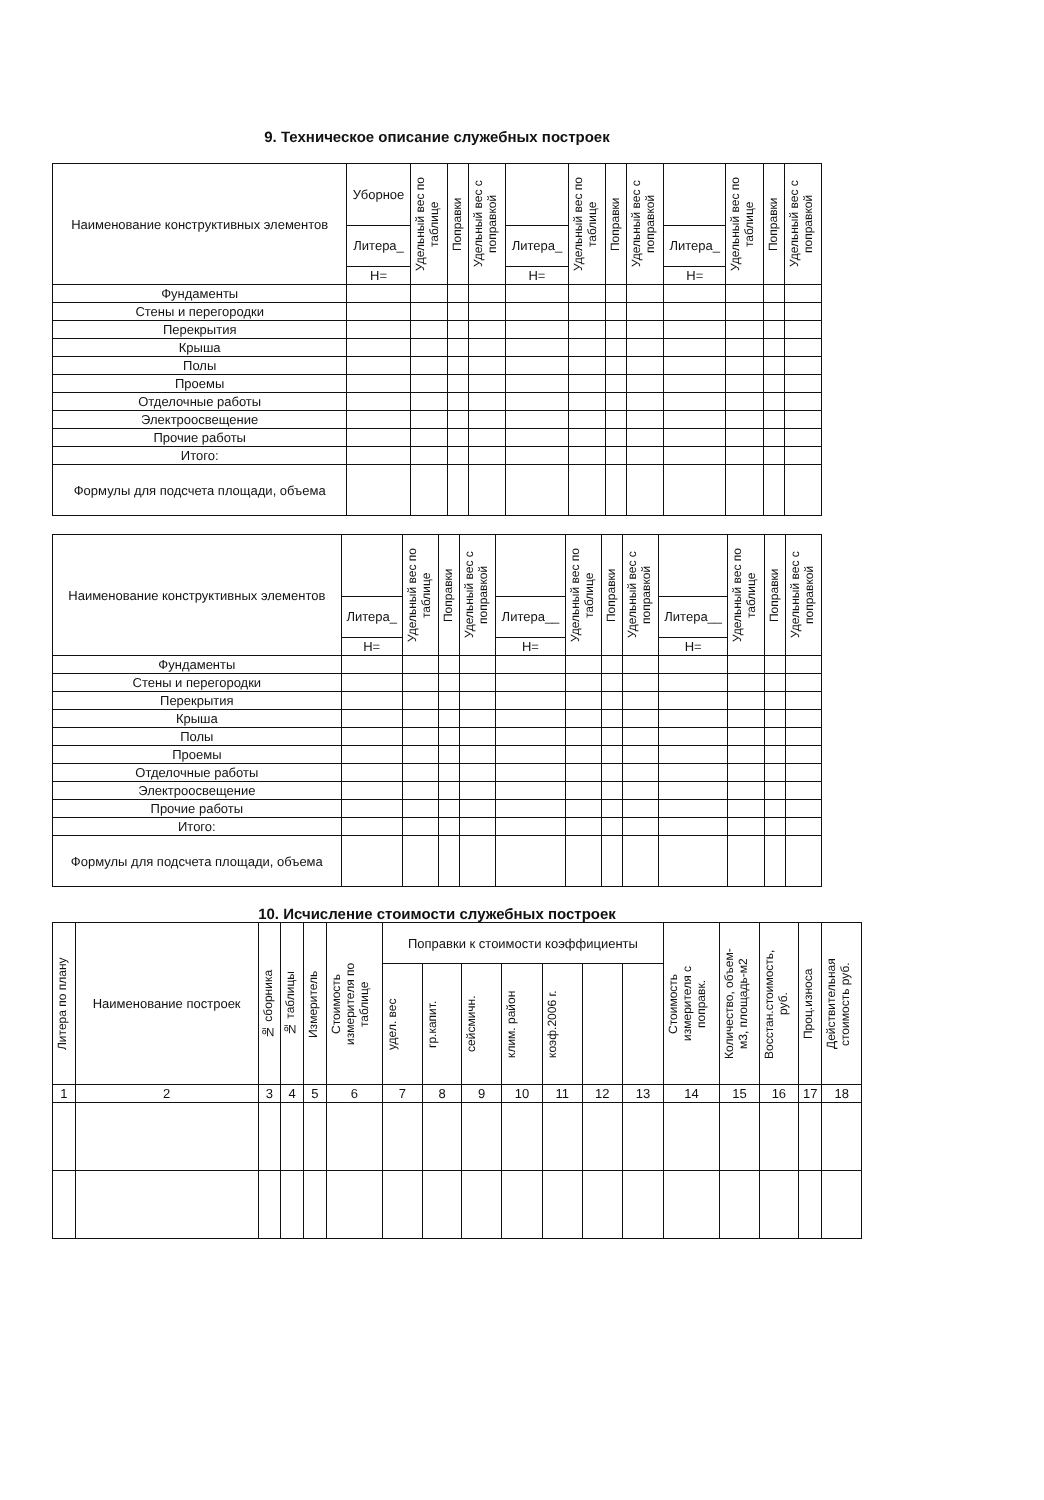9. Техническое описание служебных построек
| Наименование конструктивных элементов | Уборное | Удельный вес по таблице | Поправки | Удельный вес с поправкой | | Удельный вес по таблице | Поправки | Удельный вес с поправкой | | Удельный вес по таблице | Поправки | Удельный вес с поправкой |
| --- | --- | --- | --- | --- | --- | --- | --- | --- | --- | --- | --- | --- |
| | Литера_ | | | | Литера_ | | | | Литера_ | | | |
| | Н= | | | | Н= | | | | Н= | | | |
| Фундаменты | | | | | | | | | | | | |
| Стены и перегородки | | | | | | | | | | | | |
| Перекрытия | | | | | | | | | | | | |
| Крыша | | | | | | | | | | | | |
| Полы | | | | | | | | | | | | |
| Проемы | | | | | | | | | | | | |
| Отделочные работы | | | | | | | | | | | | |
| Электроосвещение | | | | | | | | | | | | |
| Прочие работы | | | | | | | | | | | | |
| Итого: | | | | | | | | | | | | |
| Формулы для подсчета площади, объема | | | | | | | | | | | | |
| Наименование конструктивных элементов | | Удельный вес по таблице | Поправки | Удельный вес с поправкой | | Удельный вес по таблице | Поправки | Удельный вес с поправкой | | Удельный вес по таблице | Поправки | Удельный вес с поправкой |
| --- | --- | --- | --- | --- | --- | --- | --- | --- | --- | --- | --- | --- |
| | Литера_ | | | | Литера__ | | | | Литера__ | | | |
| | Н= | | | | Н= | | | | Н= | | | |
| Фундаменты | | | | | | | | | | | | |
| Стены и перегородки | | | | | | | | | | | | |
| Перекрытия | | | | | | | | | | | | |
| Крыша | | | | | | | | | | | | |
| Полы | | | | | | | | | | | | |
| Проемы | | | | | | | | | | | | |
| Отделочные работы | | | | | | | | | | | | |
| Электроосвещение | | | | | | | | | | | | |
| Прочие работы | | | | | | | | | | | | |
| Итого: | | | | | | | | | | | | |
| Формулы для подсчета площади, объема | | | | | | | | | | | | |
10. Исчисление стоимости служебных построек
| Литера по плану | Наименование построек | № сборника | № таблицы | Измеритель | Стоимость измерителя по таблице | Поправки к стоимости коэффициенты | | | | | | | Стоимость измерителя с поправк. | Количество, объем-м3, площадь-м2 | Восстан.стоимость, руб. | Проц.износа | Действительная стоимость руб. |
| --- | --- | --- | --- | --- | --- | --- | --- | --- | --- | --- | --- | --- | --- | --- | --- | --- | --- |
| | | | | | | удел. вес | гр.капит. | сейсмичн. | клим. район | коэф.2006 г. | | | | | | | |
| 1 | 2 | 3 | 4 | 5 | 6 | 7 | 8 | 9 | 10 | 11 | 12 | 13 | 14 | 15 | 16 | 17 | 18 |